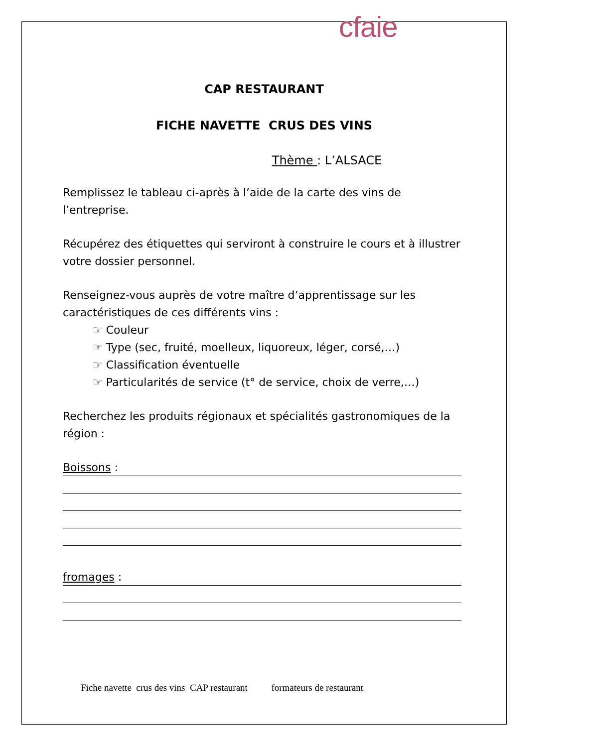cfaie
CAP RESTAURANT
FICHE NAVETTE CRUS DES VINS
Thème : L’ALSACE
Remplissez le tableau ci-après à l’aide de la carte des vins de l’entreprise.
Récupérez des étiquettes qui serviront à construire le cours et à illustrer votre dossier personnel.
Renseignez-vous auprès de votre maître d’apprentissage sur les caractéristiques de ces différents vins :
☞ Couleur
☞ Type (sec, fruité, moelleux, liquoreux, léger, corsé,…)
☞ Classification éventuelle
☞ Particularités de service (t° de service, choix de verre,…)
Recherchez les produits régionaux et spécialités gastronomiques de la région :
Boissons :
fromages :
Fiche navette crus des vins CAP restaurant formateurs de restaurant